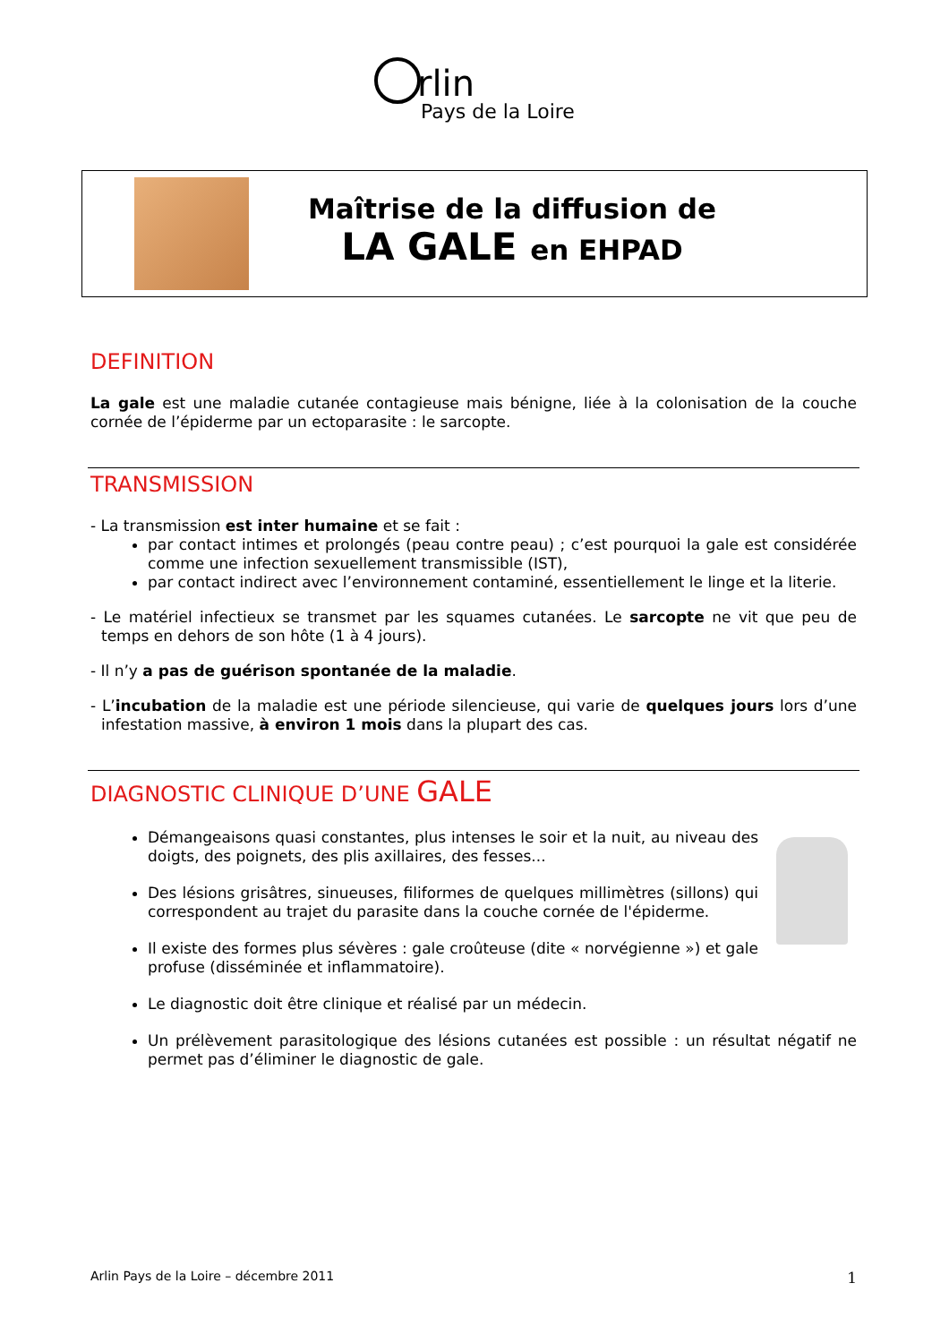rlin
Pays de la Loire
Maîtrise de la diffusion de
LA GALE en EHPAD
DEFINITION
La gale est une maladie cutanée contagieuse mais bénigne, liée à la colonisation de la couche cornée de l’épiderme par un ectoparasite : le sarcopte.
TRANSMISSION
- La transmission est inter humaine et se fait :
par contact intimes et prolongés (peau contre peau) ; c’est pourquoi la gale est considérée comme une infection sexuellement transmissible (IST),
par contact indirect avec l’environnement contaminé, essentiellement le linge et la literie.
- Le matériel infectieux se transmet par les squames cutanées. Le sarcopte ne vit que peu de temps en dehors de son hôte (1 à 4 jours).
- Il n’y a pas de guérison spontanée de la maladie.
- L’incubation de la maladie est une période silencieuse, qui varie de quelques jours lors d’une infestation massive, à environ 1 mois dans la plupart des cas.
DIAGNOSTIC CLINIQUE D’UNE GALE
Démangeaisons quasi constantes, plus intenses le soir et la nuit, au niveau des doigts, des poignets, des plis axillaires, des fesses...
Des lésions grisâtres, sinueuses, filiformes de quelques millimètres (sillons) qui correspondent au trajet du parasite dans la couche cornée de l'épiderme.
Il existe des formes plus sévères : gale croûteuse (dite « norvégienne ») et gale profuse (disséminée et inflammatoire).
Le diagnostic doit être clinique et réalisé par un médecin.
Un prélèvement parasitologique des lésions cutanées est possible : un résultat négatif ne permet pas d’éliminer le diagnostic de gale.
Arlin Pays de la Loire – décembre 2011 1